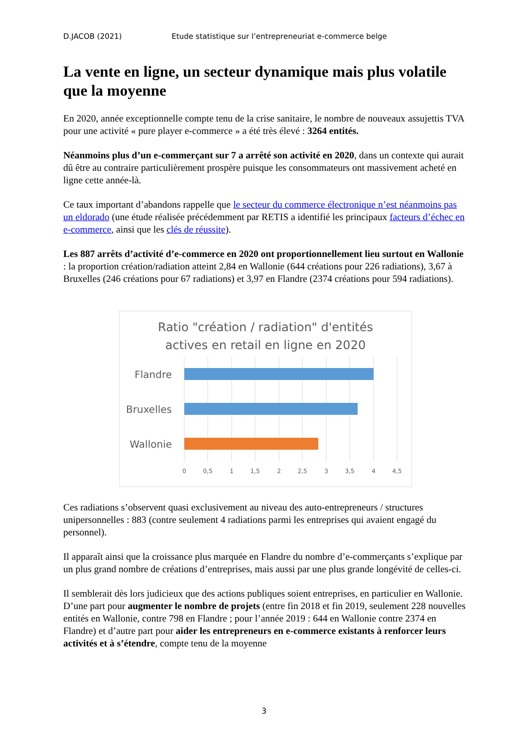D.JACOB (2021) Etude statistique sur l’entrepreneuriat e-commerce belge
La vente en ligne, un secteur dynamique mais plus volatile que la moyenne
En 2020, année exceptionnelle compte tenu de la crise sanitaire, le nombre de nouveaux assujettis TVA pour une activité « pure player e-commerce » a été très élevé : 3264 entités.
Néanmoins plus d’un e-commerçant sur 7 a arrêté son activité en 2020, dans un contexte qui aurait dû être au contraire particulièrement prospère puisque les consommateurs ont massivement acheté en ligne cette année-là.
Ce taux important d’abandons rappelle que le secteur du commerce électronique n’est néanmoins pas un eldorado (une étude réalisée précédemment par RETIS a identifié les principaux facteurs d’échec en e-commerce, ainsi que les clés de réussite).
Les 887 arrêts d’activité d’e-commerce en 2020 ont proportionnellement lieu surtout en Wallonie : la proportion création/radiation atteint 2,84 en Wallonie (644 créations pour 226 radiations), 3,67 à Bruxelles (246 créations pour 67 radiations) et 3,97 en Flandre (2374 créations pour 594 radiations).
Ratio "création / radiation" d'entités
actives en retail en ligne en 2020
Flandre
Bruxelles
Wallonie
0
0,5
1
1,5
2
2,5
3
3,5
4
4,5
Ces radiations s’observent quasi exclusivement au niveau des auto-entrepreneurs / structures unipersonnelles : 883 (contre seulement 4 radiations parmi les entreprises qui avaient engagé du personnel).
Il apparaît ainsi que la croissance plus marquée en Flandre du nombre d’e-commerçants s’explique par un plus grand nombre de créations d’entreprises, mais aussi par une plus grande longévité de celles-ci.
Il semblerait dès lors judicieux que des actions publiques soient entreprises, en particulier en Wallonie. D’une part pour augmenter le nombre de projets (entre fin 2018 et fin 2019, seulement 228 nouvelles entités en Wallonie, contre 798 en Flandre ; pour l’année 2019 : 644 en Wallonie contre 2374 en Flandre) et d’autre part pour aider les entrepreneurs en e-commerce existants à renforcer leurs activités et à s’étendre, compte tenu de la moyenne
3